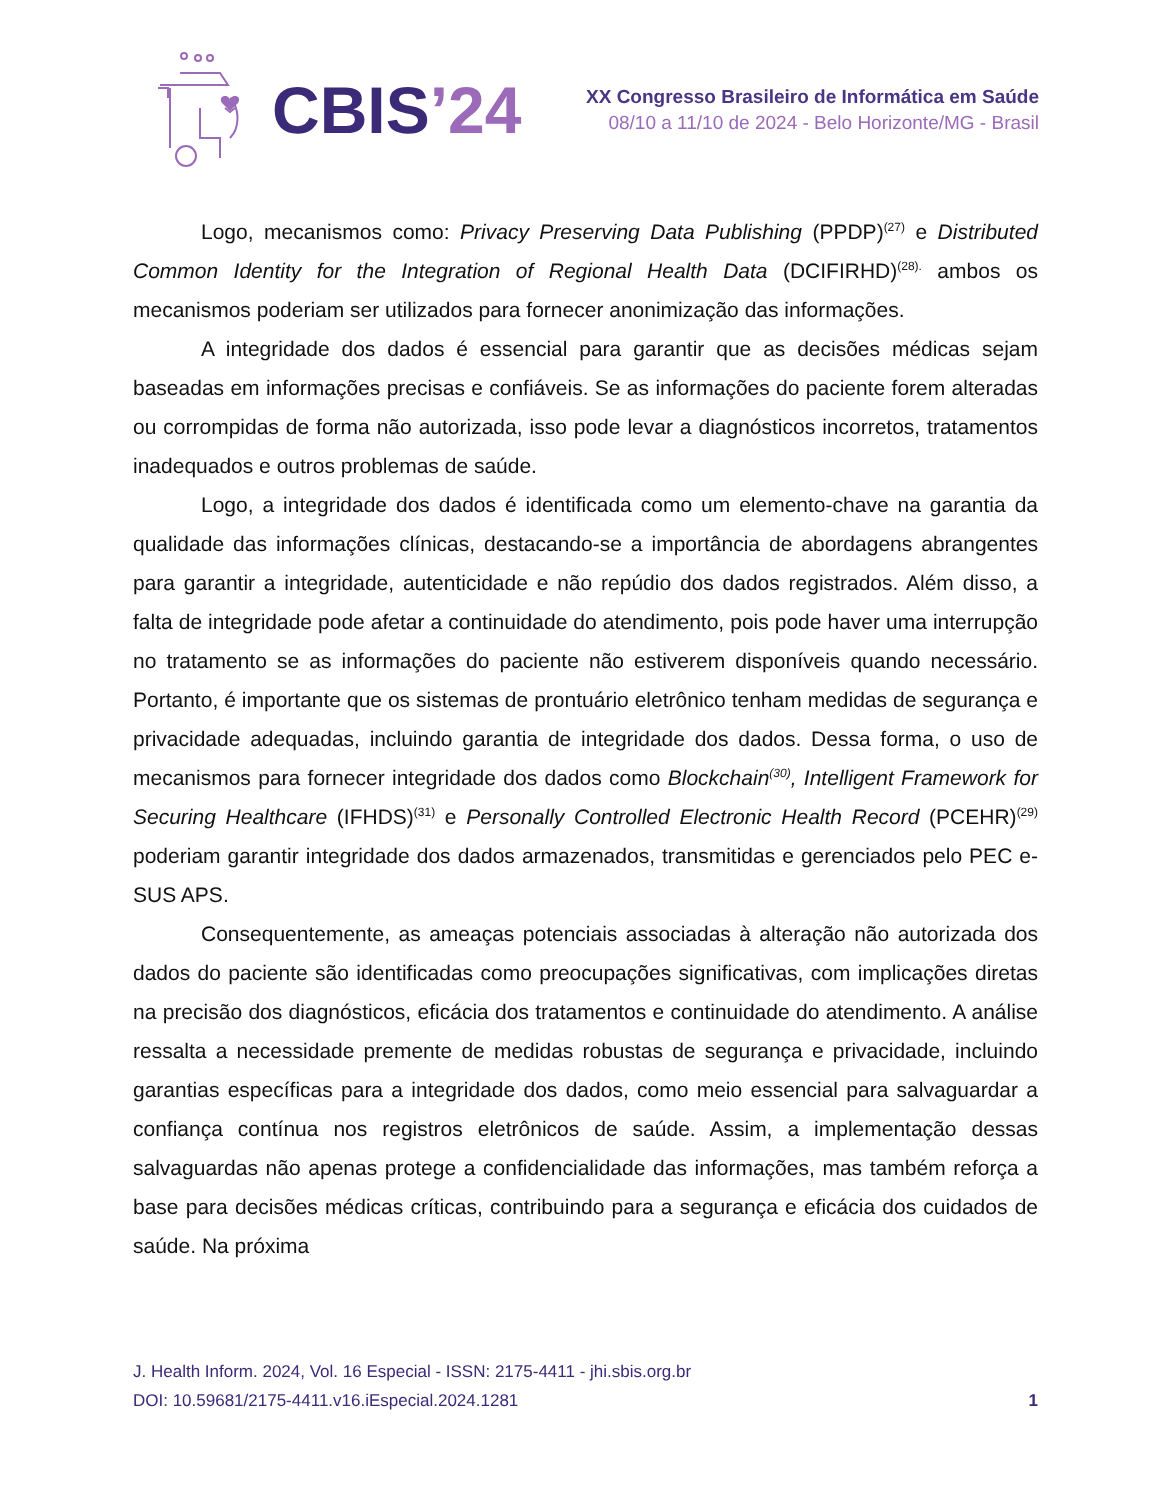CBIS’24
XX Congresso Brasileiro de Informática em Saúde
08/10 a 11/10 de 2024 - Belo Horizonte/MG - Brasil
Logo, mecanismos como: Privacy Preserving Data Publishing (PPDP)<sup>(27)</sup> e Distributed Common Identity for the Integration of Regional Health Data (DCIFIRHD)<sup>(28).</sup> ambos os mecanismos poderiam ser utilizados para fornecer anonimização das informações.
A integridade dos dados é essencial para garantir que as decisões médicas sejam baseadas em informações precisas e confiáveis. Se as informações do paciente forem alteradas ou corrompidas de forma não autorizada, isso pode levar a diagnósticos incorretos, tratamentos inadequados e outros problemas de saúde.
Logo, a integridade dos dados é identificada como um elemento-chave na garantia da qualidade das informações clínicas, destacando-se a importância de abordagens abrangentes para garantir a integridade, autenticidade e não repúdio dos dados registrados. Além disso, a falta de integridade pode afetar a continuidade do atendimento, pois pode haver uma interrupção no tratamento se as informações do paciente não estiverem disponíveis quando necessário. Portanto, é importante que os sistemas de prontuário eletrônico tenham medidas de segurança e privacidade adequadas, incluindo garantia de integridade dos dados. Dessa forma, o uso de mecanismos para fornecer integridade dos dados como Blockchain<sup>(30)</sup>, Intelligent Framework for Securing Healthcare (IFHDS)<sup>(31)</sup> e Personally Controlled Electronic Health Record (PCEHR)<sup>(29)</sup> poderiam garantir integridade dos dados armazenados, transmitidas e gerenciados pelo PEC e-SUS APS.
Consequentemente, as ameaças potenciais associadas à alteração não autorizada dos dados do paciente são identificadas como preocupações significativas, com implicações diretas na precisão dos diagnósticos, eficácia dos tratamentos e continuidade do atendimento. A análise ressalta a necessidade premente de medidas robustas de segurança e privacidade, incluindo garantias específicas para a integridade dos dados, como meio essencial para salvaguardar a confiança contínua nos registros eletrônicos de saúde. Assim, a implementação dessas salvaguardas não apenas protege a confidencialidade das informações, mas também reforça a base para decisões médicas críticas, contribuindo para a segurança e eficácia dos cuidados de saúde. Na próxima
J. Health Inform. 2024, Vol. 16 Especial - ISSN: 2175-4411 - jhi.sbis.org.br
DOI: 10.59681/2175-4411.v16.iEspecial.2024.1281 1